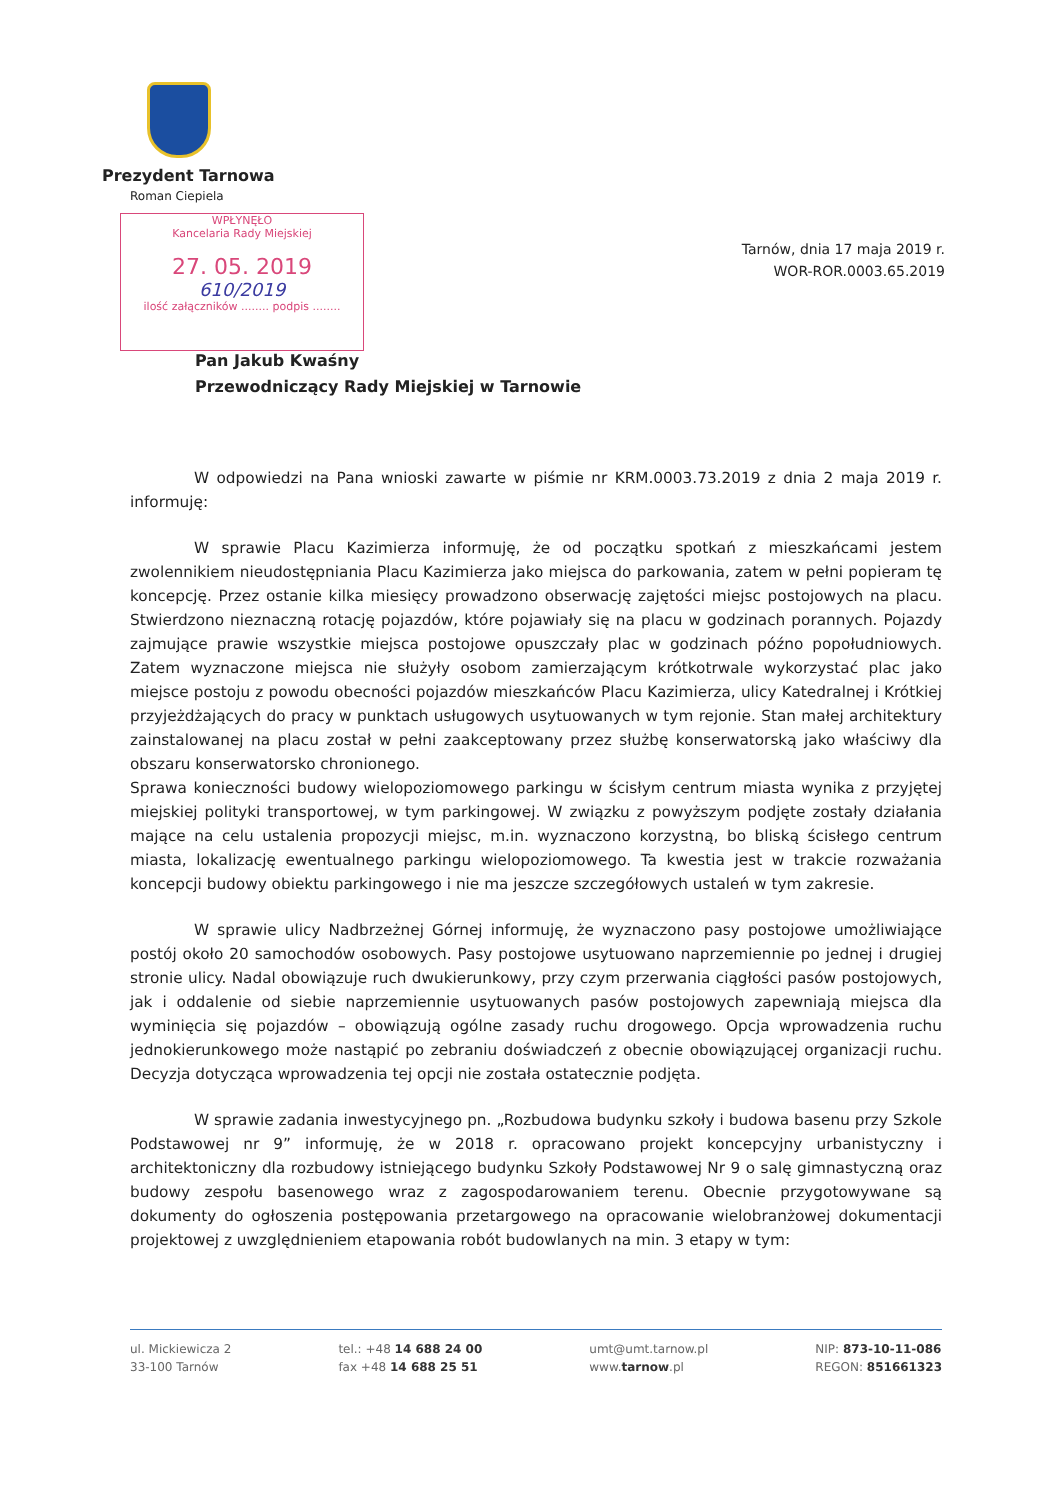Prezydent Tarnowa
Roman Ciepiela
WPŁYNĘŁO
Kancelaria Rady Miejskiej
27. 05. 2019
610/2019
ilość załączników ........ podpis ........
Tarnów, dnia 17 maja 2019 r.
WOR-ROR.0003.65.2019
Pan Jakub Kwaśny
Przewodniczący Rady Miejskiej w Tarnowie
W odpowiedzi na Pana wnioski zawarte w piśmie nr KRM.0003.73.2019 z dnia 2 maja 2019 r. informuję:
W sprawie Placu Kazimierza informuję, że od początku spotkań z mieszkańcami jestem zwolennikiem nieudostępniania Placu Kazimierza jako miejsca do parkowania, zatem w pełni popieram tę koncepcję. Przez ostanie kilka miesięcy prowadzono obserwację zajętości miejsc postojowych na placu. Stwierdzono nieznaczną rotację pojazdów, które pojawiały się na placu w godzinach porannych. Pojazdy zajmujące prawie wszystkie miejsca postojowe opuszczały plac w godzinach późno popołudniowych. Zatem wyznaczone miejsca nie służyły osobom zamierzającym krótkotrwale wykorzystać plac jako miejsce postoju z powodu obecności pojazdów mieszkańców Placu Kazimierza, ulicy Katedralnej i Krótkiej przyjeżdżających do pracy w punktach usługowych usytuowanych w tym rejonie. Stan małej architektury zainstalowanej na placu został w pełni zaakceptowany przez służbę konserwatorską jako właściwy dla obszaru konserwatorsko chronionego.
Sprawa konieczności budowy wielopoziomowego parkingu w ścisłym centrum miasta wynika z przyjętej miejskiej polityki transportowej, w tym parkingowej. W związku z powyższym podjęte zostały działania mające na celu ustalenia propozycji miejsc, m.in. wyznaczono korzystną, bo bliską ścisłego centrum miasta, lokalizację ewentualnego parkingu wielopoziomowego. Ta kwestia jest w trakcie rozważania koncepcji budowy obiektu parkingowego i nie ma jeszcze szczegółowych ustaleń w tym zakresie.
W sprawie ulicy Nadbrzeżnej Górnej informuję, że wyznaczono pasy postojowe umożliwiające postój około 20 samochodów osobowych. Pasy postojowe usytuowano naprzemiennie po jednej i drugiej stronie ulicy. Nadal obowiązuje ruch dwukierunkowy, przy czym przerwania ciągłości pasów postojowych, jak i oddalenie od siebie naprzemiennie usytuowanych pasów postojowych zapewniają miejsca dla wyminięcia się pojazdów – obowiązują ogólne zasady ruchu drogowego. Opcja wprowadzenia ruchu jednokierunkowego może nastąpić po zebraniu doświadczeń z obecnie obowiązującej organizacji ruchu. Decyzja dotycząca wprowadzenia tej opcji nie została ostatecznie podjęta.
W sprawie zadania inwestycyjnego pn. „Rozbudowa budynku szkoły i budowa basenu przy Szkole Podstawowej nr 9” informuję, że w 2018 r. opracowano projekt koncepcyjny urbanistyczny i architektoniczny dla rozbudowy istniejącego budynku Szkoły Podstawowej Nr 9 o salę gimnastyczną oraz budowy zespołu basenowego wraz z zagospodarowaniem terenu. Obecnie przygotowywane są dokumenty do ogłoszenia postępowania przetargowego na opracowanie wielobranżowej dokumentacji projektowej z uwzględnieniem etapowania robót budowlanych na min. 3 etapy w tym:
ul. Mickiewicza 2
33-100 Tarnów
tel.: +48 14 688 24 00
fax +48 14 688 25 51
umt@umt.tarnow.pl
www.tarnow.pl
NIP: 873-10-11-086
REGON: 851661323